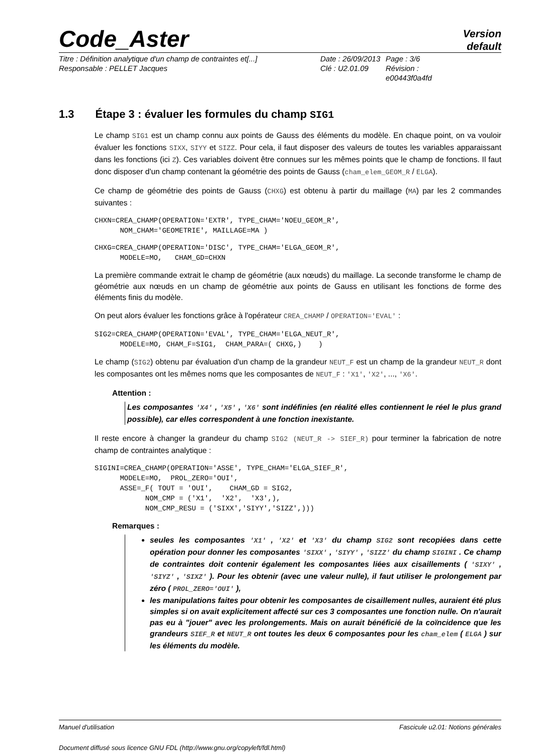Code_Aster
Version
default
Titre : Définition analytique d'un champ de contraintes et[...]
Responsable : PELLET Jacques
Date : 26/09/2013
Clé : U2.01.09
Page : 3/6
Révision :
e00443f0a4fd
1.3 Étape 3 : évaluer les formules du champ SIG1
Le champ SIG1 est un champ connu aux points de Gauss des éléments du modèle. En chaque point, on va vouloir évaluer les fonctions SIXX, SIYY et SIZZ. Pour cela, il faut disposer des valeurs de toutes les variables apparaissant dans les fonctions (ici Z). Ces variables doivent être connues sur les mêmes points que le champ de fonctions. Il faut donc disposer d'un champ contenant la géométrie des points de Gauss (cham_elem_GEOM_R / ELGA).
Ce champ de géométrie des points de Gauss (CHXG) est obtenu à partir du maillage (MA) par les 2 commandes suivantes :
CHXN=CREA_CHAMP(OPERATION='EXTR', TYPE_CHAM='NOEU_GEOM_R',
      NOM_CHAM='GEOMETRIE', MAILLAGE=MA )
CHXG=CREA_CHAMP(OPERATION='DISC', TYPE_CHAM='ELGA_GEOM_R',
      MODELE=MO,   CHAM_GD=CHXN
La première commande extrait le champ de géométrie (aux nœuds) du maillage. La seconde transforme le champ de géométrie aux nœuds en un champ de géométrie aux points de Gauss en utilisant les fonctions de forme des éléments finis du modèle.
On peut alors évaluer les fonctions grâce à l'opérateur CREA_CHAMP / OPERATION='EVAL' :
SIG2=CREA_CHAMP(OPERATION='EVAL', TYPE_CHAM='ELGA_NEUT_R',
      MODELE=MO, CHAM_F=SIG1,  CHAM_PARA=( CHXG,)    )
Le champ (SIG2) obtenu par évaluation d'un champ de la grandeur NEUT_F est un champ de la grandeur NEUT_R dont les composantes ont les mêmes noms que les composantes de NEUT_F : 'X1', 'X2', ..., 'X6'.
Attention :
Les composantes 'X4' , 'X5' , 'X6' sont indéfinies (en réalité elles contiennent le réel le plus grand possible), car elles correspondent à une fonction inexistante.
Il reste encore à changer la grandeur du champ SIG2 (NEUT_R -> SIEF_R) pour terminer la fabrication de notre champ de contraintes analytique :
SIGINI=CREA_CHAMP(OPERATION='ASSE', TYPE_CHAM='ELGA_SIEF_R',
      MODELE=MO,  PROL_ZERO='OUI',
      ASSE=_F( TOUT = 'OUI',    CHAM_GD = SIG2,
            NOM_CMP = ('X1',  'X2',  'X3',),
            NOM_CMP_RESU = ('SIXX','SIYY','SIZZ',)))
Remarques :
seules les composantes 'X1' , 'X2' et 'X3' du champ SIG2 sont recopiées dans cette opération pour donner les composantes 'SIXX' , 'SIYY' , 'SIZZ' du champ SIGINI . Ce champ de contraintes doit contenir également les composantes liées aux cisaillements ( 'SIXY' , 'SIYZ' , 'SIXZ' ). Pour les obtenir (avec une valeur nulle), il faut utiliser le prolongement par zéro ( PROL_ZERO='OUI' ),
les manipulations faites pour obtenir les composantes de cisaillement nulles, auraient été plus simples si on avait explicitement affecté sur ces 3 composantes une fonction nulle. On n'aurait pas eu à "jouer" avec les prolongements. Mais on aurait bénéficié de la coïncidence que les grandeurs SIEF_R et NEUT_R ont toutes les deux 6 composantes pour les cham_elem ( ELGA ) sur les éléments du modèle.
Manuel d'utilisation Fascicule u2.01: Notions générales
Document diffusé sous licence GNU FDL (http://www.gnu.org/copyleft/fdl.html)